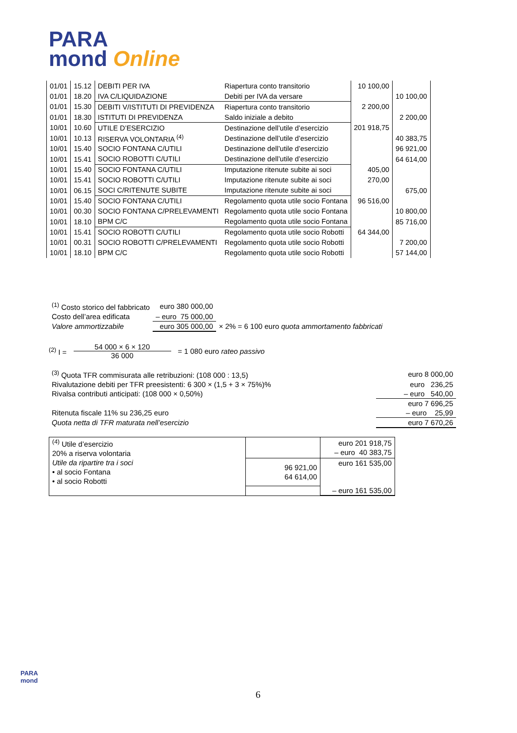PARA
mond Online
| 01/01 | 15.12 | DEBITI PER IVA | Riapertura conto transitorio | 10 100,00 | | |
| 01/01 | 18.20 | IVA C/LIQUIDAZIONE | Debiti per IVA da versare | | 10 100,00 | |
| 01/01 | 15.30 | DEBITI V/ISTITUTI DI PREVIDENZA | Riapertura conto transitorio | 2 200,00 | | |
| 01/01 | 18.30 | ISTITUTI DI PREVIDENZA | Saldo iniziale a debito | | 2 200,00 | |
| 10/01 | 10.60 | UTILE D’ESERCIZIO | Destinazione dell’utile d’esercizio | 201 918,75 | | |
| 10/01 | 10.13 | RISERVA VOLONTARIA <sup>(4)</sup> | Destinazione dell’utile d’esercizio | | 40 383,75 | |
| 10/01 | 15.40 | SOCIO FONTANA C/UTILI | Destinazione dell’utile d’esercizio | | 96 921,00 | |
| 10/01 | 15.41 | SOCIO ROBOTTI C/UTILI | Destinazione dell’utile d’esercizio | | 64 614,00 | |
| 10/01 | 15.40 | SOCIO FONTANA C/UTILI | Imputazione ritenute subite ai soci | 405,00 | | |
| 10/01 | 15.41 | SOCIO ROBOTTI C/UTILI | Imputazione ritenute subite ai soci | 270,00 | | |
| 10/01 | 06.15 | SOCI C/RITENUTE SUBITE | Imputazione ritenute subite ai soci | | 675,00 | |
| 10/01 | 15.40 | SOCIO FONTANA C/UTILI | Regolamento quota utile socio Fontana | 96 516,00 | | |
| 10/01 | 00.30 | SOCIO FONTANA C/PRELEVAMENTI | Regolamento quota utile socio Fontana | | 10 800,00 | |
| 10/01 | 18.10 | BPM C/C | Regolamento quota utile socio Fontana | | 85 716,00 | |
| 10/01 | 15.41 | SOCIO ROBOTTI C/UTILI | Regolamento quota utile socio Robotti | 64 344,00 | | |
| 10/01 | 00.31 | SOCIO ROBOTTI C/PRELEVAMENTI | Regolamento quota utile socio Robotti | | 7 200,00 | |
| 10/01 | 18.10 | BPM C/C | Regolamento quota utile socio Robotti | | 57 144,00 | |
| <sup>(1)</sup> Costo storico del fabbricato | euro 380 000,00 | |
| Costo dell’area edificata | – euro 75 000,00 | |
| Valore ammortizzabile | euro 305 000,00 | × 2% = 6 100 euro quota ammortamento fabbricati |
<sup>(2)</sup> I = 54 000 × 6 × 120 36 000 = 1 080 euro rateo passivo
| <sup>(3)</sup> Quota TFR commisurata alle retribuzioni: (108 000 : 13,5) | euro 8 000,00 |
| Rivalutazione debiti per TFR preesistenti: 6 300 × (1,5 + 3 × 75%)% | euro 236,25 |
| Rivalsa contributi anticipati: (108 000 × 0,50%) | – euro 540,00 |
| | euro 7 696,25 |
| Ritenuta fiscale 11% su 236,25 euro | – euro 25,99 |
| Quota netta di TFR maturata nell’esercizio | euro 7 670,26 |
| <sup>(4)</sup> Utile d’esercizio 20% a riserva volontaria | | euro 201 918,75 – euro 40 383,75 |
| Utile da ripartire tra i soci • al socio Fontana • al socio Robotti | 96 921,00 64 614,00 | euro 161 535,00 |
| | | – euro 161 535,00 |
PARA
mond
6